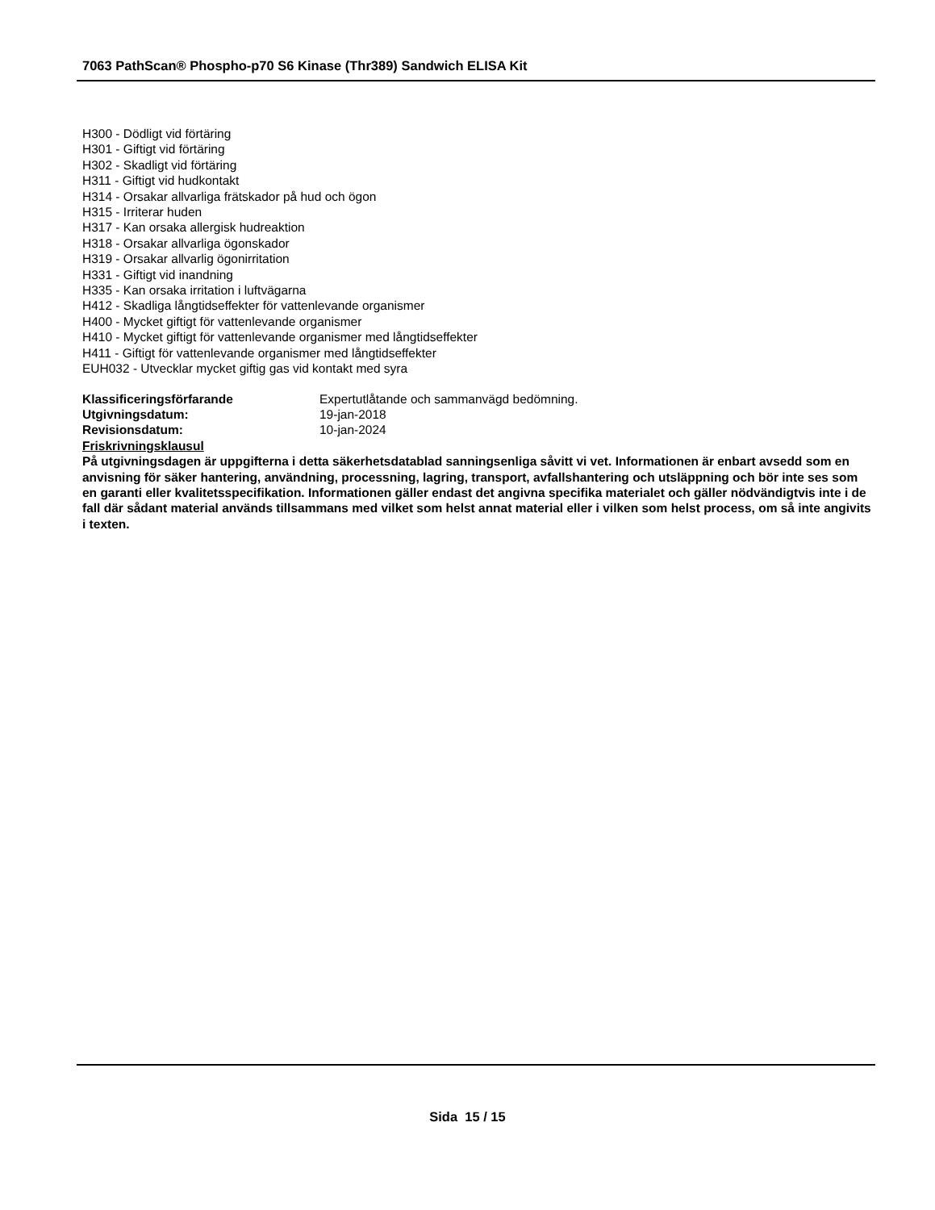7063 PathScan® Phospho-p70 S6 Kinase (Thr389) Sandwich ELISA Kit
H300 - Dödligt vid förtäring
H301 - Giftigt vid förtäring
H302 - Skadligt vid förtäring
H311 - Giftigt vid hudkontakt
H314 - Orsakar allvarliga frätskador på hud och ögon
H315 - Irriterar huden
H317 - Kan orsaka allergisk hudreaktion
H318 - Orsakar allvarliga ögonskador
H319 - Orsakar allvarlig ögonirritation
H331 - Giftigt vid inandning
H335 - Kan orsaka irritation i luftvägarna
H412 - Skadliga långtidseffekter för vattenlevande organismer
H400 - Mycket giftigt för vattenlevande organismer
H410 - Mycket giftigt för vattenlevande organismer med långtidseffekter
H411 - Giftigt för vattenlevande organismer med långtidseffekter
EUH032 - Utvecklar mycket giftig gas vid kontakt med syra
Klassificeringsförfarande Expertutlåtande och sammanvägd bedömning.
Utgivningsdatum: 19-jan-2018
Revisionsdatum: 10-jan-2024
Friskrivningsklausul
På utgivningsdagen är uppgifterna i detta säkerhetsdatablad sanningsenliga såvitt vi vet. Informationen är enbart avsedd som en anvisning för säker hantering, användning, processning, lagring, transport, avfallshantering och utsläppning och bör inte ses som en garanti eller kvalitetsspecifikation. Informationen gäller endast det angivna specifika materialet och gäller nödvändigtvis inte i de fall där sådant material används tillsammans med vilket som helst annat material eller i vilken som helst process, om så inte angivits i texten.
Sida 15 / 15